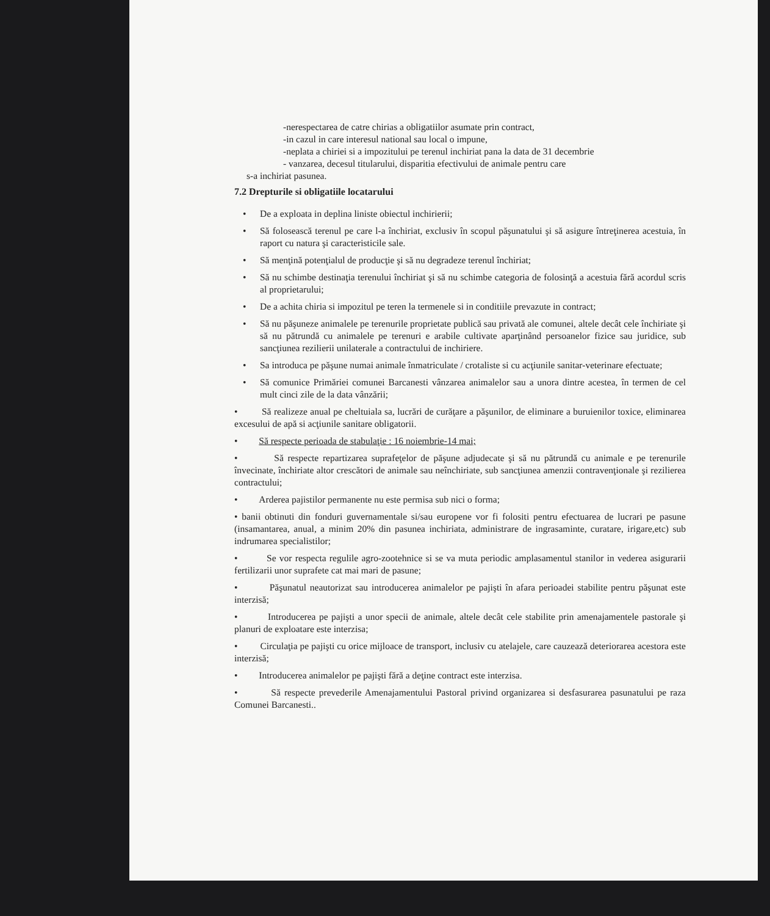-nerespectarea de catre chirias a obligatiilor asumate prin contract,
-in cazul in care interesul national sau local o impune,
-neplata a chiriei si a impozitului pe terenul inchiriat pana la data de 31 decembrie
- vanzarea, decesul titularului, disparitia efectivului de animale pentru care
s-a inchiriat pasunea.
7.2 Drepturile si obligatiile locatarului
• De a exploata in deplina liniste obiectul inchirierii;
• Să folosească terenul pe care l-a închiriat, exclusiv în scopul păşunatului şi să asigure întreţinerea acestuia, în raport cu natura şi caracteristicile sale.
• Să menţină potenţialul de producţie şi să nu degradeze terenul închiriat;
• Să nu schimbe destinaţia terenului închiriat şi să nu schimbe categoria de folosinţă a acestuia fără acordul scris al proprietarului;
• De a achita chiria si impozitul pe teren la termenele si in conditiile prevazute in contract;
• Să nu păşuneze animalele pe terenurile proprietate publică sau privată ale comunei, altele decât cele închiriate şi să nu pătrundă cu animalele pe terenuri e arabile cultivate aparţinând persoanelor fizice sau juridice, sub sancţiunea rezilierii unilaterale a contractului de inchiriere.
• Sa introduca pe păşune numai animale înmatriculate / crotaliste si cu acţiunile sanitar-veterinare efectuate;
• Să comunice Primăriei comunei Barcanesti vânzarea animalelor sau a unora dintre acestea, în termen de cel mult cinci zile de la data vânzării;
• Să realizeze anual pe cheltuiala sa, lucrări de curăţare a păşunilor, de eliminare a buruienilor toxice, eliminarea excesului de apă si acţiunile sanitare obligatorii.
• Să respecte perioada de stabulaţie : 16 noiembrie-14 mai;
• Să respecte repartizarea suprafeţelor de păşune adjudecate şi să nu pătrundă cu animale e pe terenurile învecinate, închiriate altor crescători de animale sau neînchiriate, sub sancţiunea amenzii contravenţionale şi rezilierea contractului;
• Arderea pajistilor permanente nu este permisa sub nici o forma;
• banii obtinuti din fonduri guvernamentale si/sau europene vor fi folositi pentru efectuarea de lucrari pe pasune (insamantarea, anual, a minim 20% din pasunea inchiriata, administrare de ingrasaminte, curatare, irigare,etc) sub indrumarea specialistilor;
• Se vor respecta regulile agro-zootehnice si se va muta periodic amplasamentul stanilor in vederea asigurarii fertilizarii unor suprafete cat mai mari de pasune;
• Păşunatul neautorizat sau introducerea animalelor pe pajişti în afara perioadei stabilite pentru păşunat este interzisă;
• Introducerea pe pajişti a unor specii de animale, altele decât cele stabilite prin amenajamentele pastorale şi planuri de exploatare este interzisa;
• Circulaţia pe pajişti cu orice mijloace de transport, inclusiv cu atelajele, care cauzează deteriorarea acestora este interzisă;
• Introducerea animalelor pe pajişti fără a deţine contract este interzisa.
• Să respecte prevederile Amenajamentului Pastoral privind organizarea si desfasurarea pasunatului pe raza Comunei Barcanesti..